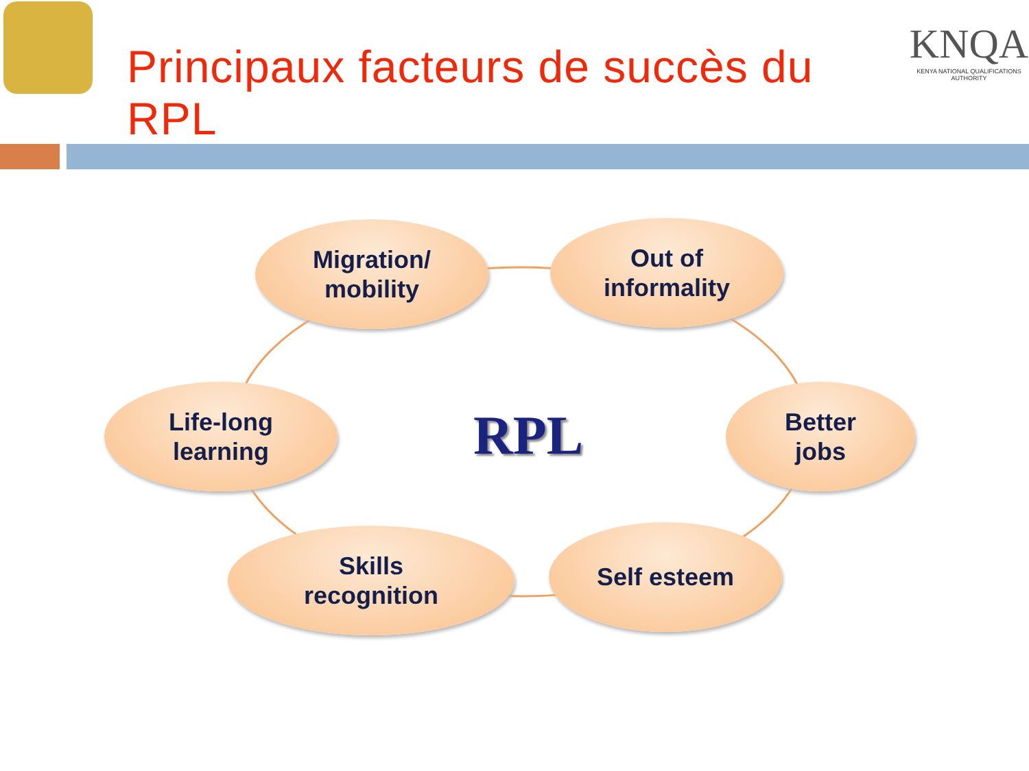Principaux facteurs de succès du RPL
KNQA
KENYA NATIONAL QUALIFICATIONS AUTHORITY
Migration/
mobility
Out of
informality
Life-long
learning
RPL
Better
jobs
Skills
recognition
Self esteem